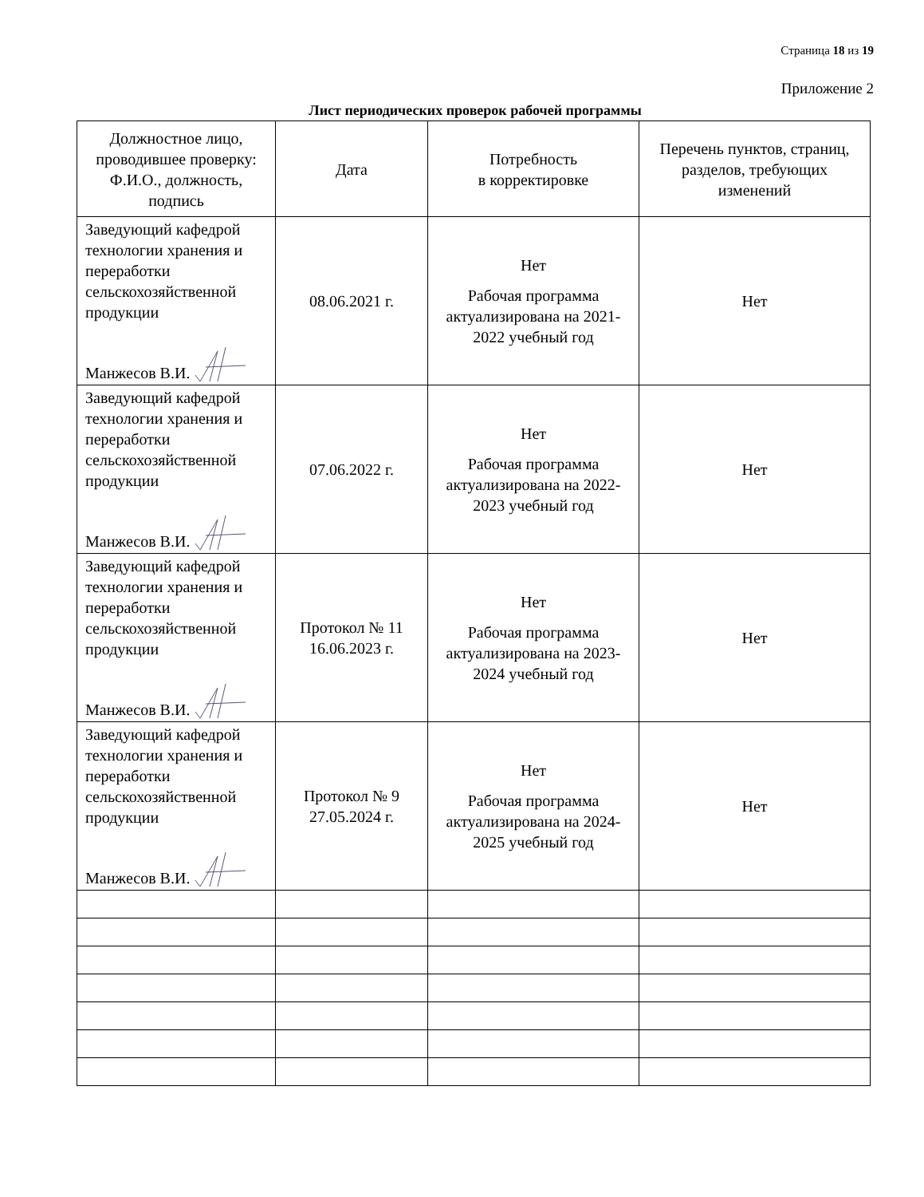Страница 18 из 19
Приложение 2
Лист периодических проверок рабочей программы
| Должностное лицо, проводившее проверку: Ф.И.О., должность, подпись | Дата | Потребность в корректировке | Перечень пунктов, страниц, разделов, требующих изменений |
| --- | --- | --- | --- |
| Заведующий кафедрой технологии хранения и переработки сельскохозяйственной продукции Манжесов В.И. | 08.06.2021 г. | Нет Рабочая программа актуализирована на 2021-2022 учебный год | Нет |
| Заведующий кафедрой технологии хранения и переработки сельскохозяйственной продукции Манжесов В.И. | 07.06.2022 г. | Нет Рабочая программа актуализирована на 2022-2023 учебный год | Нет |
| Заведующий кафедрой технологии хранения и переработки сельскохозяйственной продукции Манжесов В.И. | Протокол № 11 16.06.2023 г. | Нет Рабочая программа актуализирована на 2023-2024 учебный год | Нет |
| Заведующий кафедрой технологии хранения и переработки сельскохозяйственной продукции Манжесов В.И. | Протокол № 9 27.05.2024 г. | Нет Рабочая программа актуализирована на 2024-2025 учебный год | Нет |